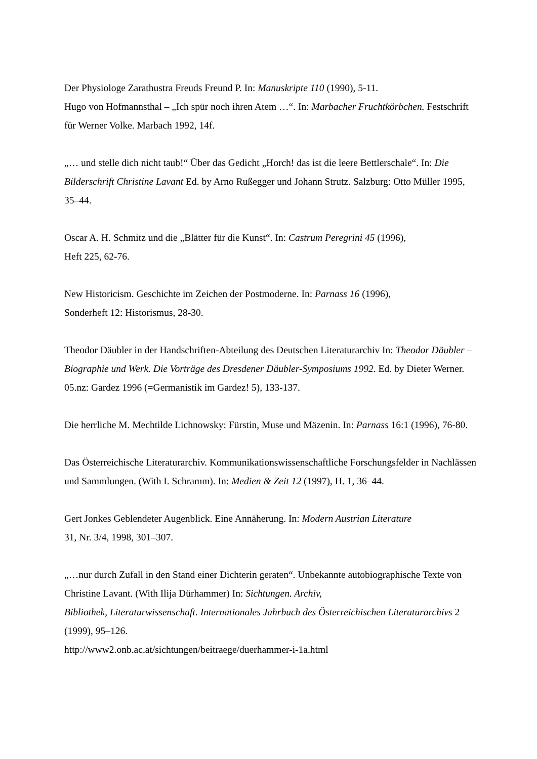Der Physiologe Zarathustra Freuds Freund P. In: Manuskripte 110 (1990), 5-11.
Hugo von Hofmannsthal – „Ich spür noch ihren Atem …“. In: Marbacher Fruchtkörbchen. Festschrift für Werner Volke. Marbach 1992, 14f.
„… und stelle dich nicht taub!“ Über das Gedicht „Horch! das ist die leere Bettlerschale“. In: Die Bilderschrift Christine Lavant Ed. by Arno Rußegger und Johann Strutz. Salzburg: Otto Müller 1995, 35–44.
Oscar A. H. Schmitz und die „Blätter für die Kunst“. In: Castrum Peregrini 45 (1996),
Heft 225, 62-76.
New Historicism. Geschichte im Zeichen der Postmoderne. In: Parnass 16 (1996),
Sonderheft 12: Historismus, 28-30.
Theodor Däubler in der Handschriften-Abteilung des Deutschen Literaturarchiv In: Theodor Däubler – Biographie und Werk. Die Vorträge des Dresdener Däubler-Symposiums 1992. Ed. by Dieter Werner. 05.nz: Gardez 1996 (=Germanistik im Gardez! 5), 133-137.
Die herrliche M. Mechtilde Lichnowsky: Fürstin, Muse und Mäzenin. In: Parnass 16:1 (1996), 76-80.
Das Österreichische Literaturarchiv. Kommunikationswissenschaftliche Forschungsfelder in Nachlässen und Sammlungen. (With I. Schramm). In: Medien & Zeit 12 (1997), H. 1, 36–44.
Gert Jonkes Geblendeter Augenblick. Eine Annäherung. In: Modern Austrian Literature
31, Nr. 3/4, 1998, 301–307.
„…nur durch Zufall in den Stand einer Dichterin geraten“. Unbekannte autobiographische Texte von Christine Lavant. (With Ilija Dürhammer) In: Sichtungen. Archiv,
Bibliothek, Literaturwissenschaft. Internationales Jahrbuch des Österreichischen Literaturarchivs 2 (1999), 95–126.
http://www2.onb.ac.at/sichtungen/beitraege/duerhammer-i-1a.html